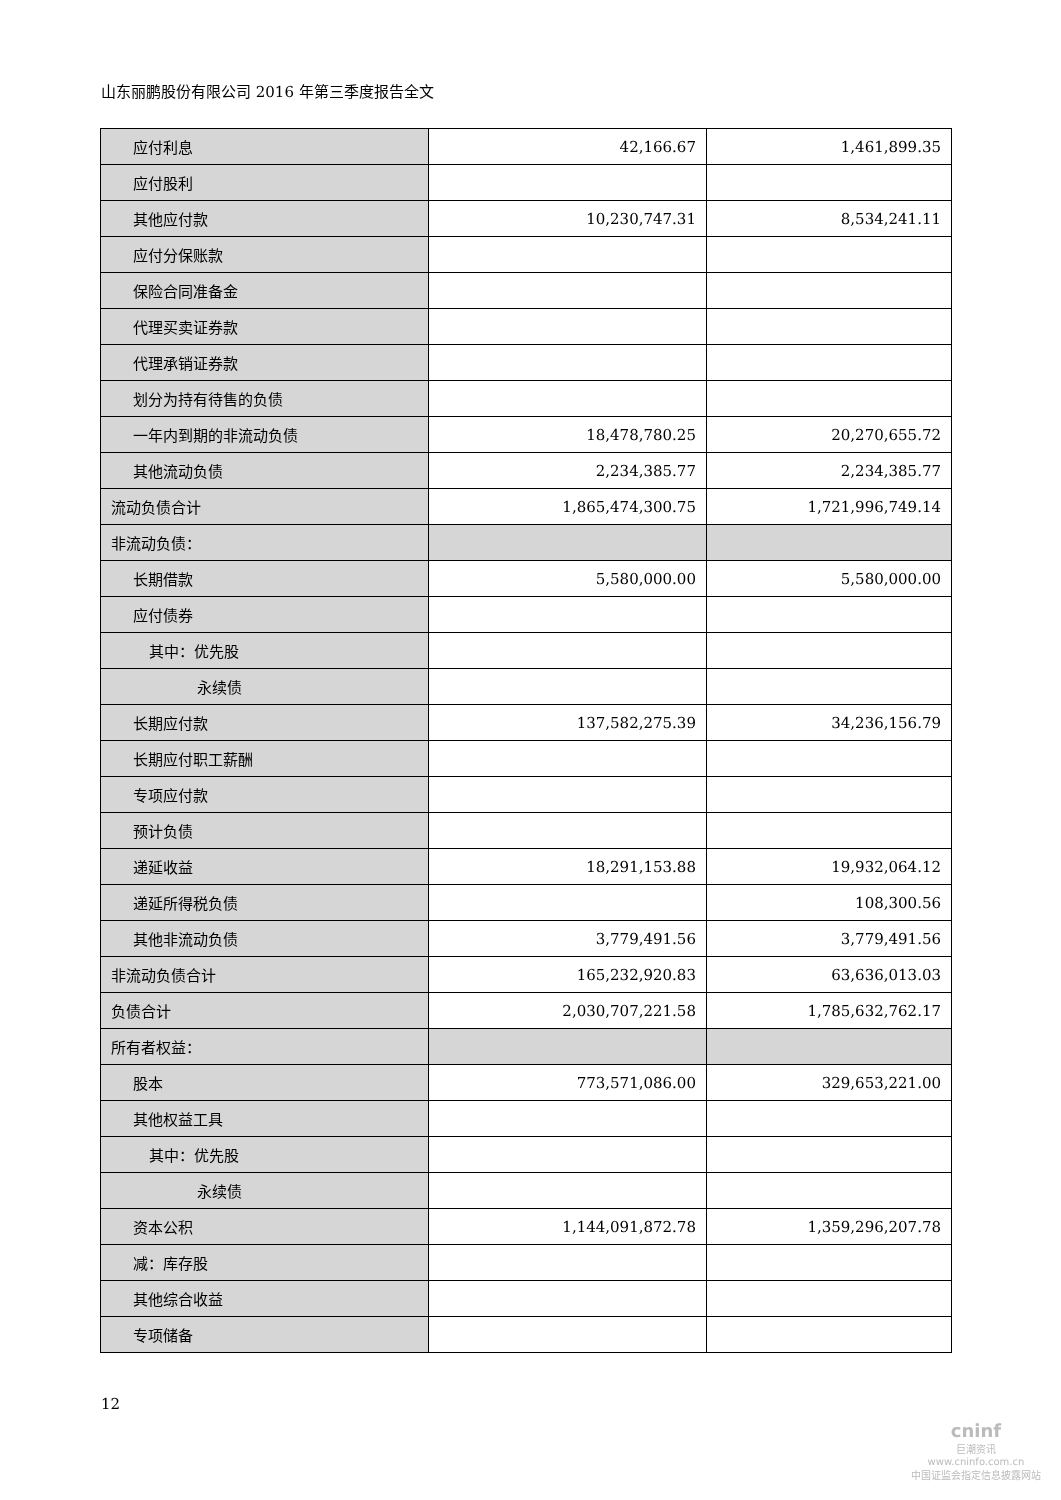山东丽鹏股份有限公司 2016 年第三季度报告全文
| 应付利息 | 42,166.67 | 1,461,899.35 |
| 应付股利 | | |
| 其他应付款 | 10,230,747.31 | 8,534,241.11 |
| 应付分保账款 | | |
| 保险合同准备金 | | |
| 代理买卖证券款 | | |
| 代理承销证券款 | | |
| 划分为持有待售的负债 | | |
| 一年内到期的非流动负债 | 18,478,780.25 | 20,270,655.72 |
| 其他流动负债 | 2,234,385.77 | 2,234,385.77 |
| 流动负债合计 | 1,865,474,300.75 | 1,721,996,749.14 |
| 非流动负债： | | |
| 长期借款 | 5,580,000.00 | 5,580,000.00 |
| 应付债券 | | |
| 其中：优先股 | | |
| 永续债 | | |
| 长期应付款 | 137,582,275.39 | 34,236,156.79 |
| 长期应付职工薪酬 | | |
| 专项应付款 | | |
| 预计负债 | | |
| 递延收益 | 18,291,153.88 | 19,932,064.12 |
| 递延所得税负债 | | 108,300.56 |
| 其他非流动负债 | 3,779,491.56 | 3,779,491.56 |
| 非流动负债合计 | 165,232,920.83 | 63,636,013.03 |
| 负债合计 | 2,030,707,221.58 | 1,785,632,762.17 |
| 所有者权益： | | |
| 股本 | 773,571,086.00 | 329,653,221.00 |
| 其他权益工具 | | |
| 其中：优先股 | | |
| 永续债 | | |
| 资本公积 | 1,144,091,872.78 | 1,359,296,207.78 |
| 减：库存股 | | |
| 其他综合收益 | | |
| 专项储备 | | |
12
cninf
巨潮资讯
www.cninfo.com.cn
中国证监会指定信息披露网站